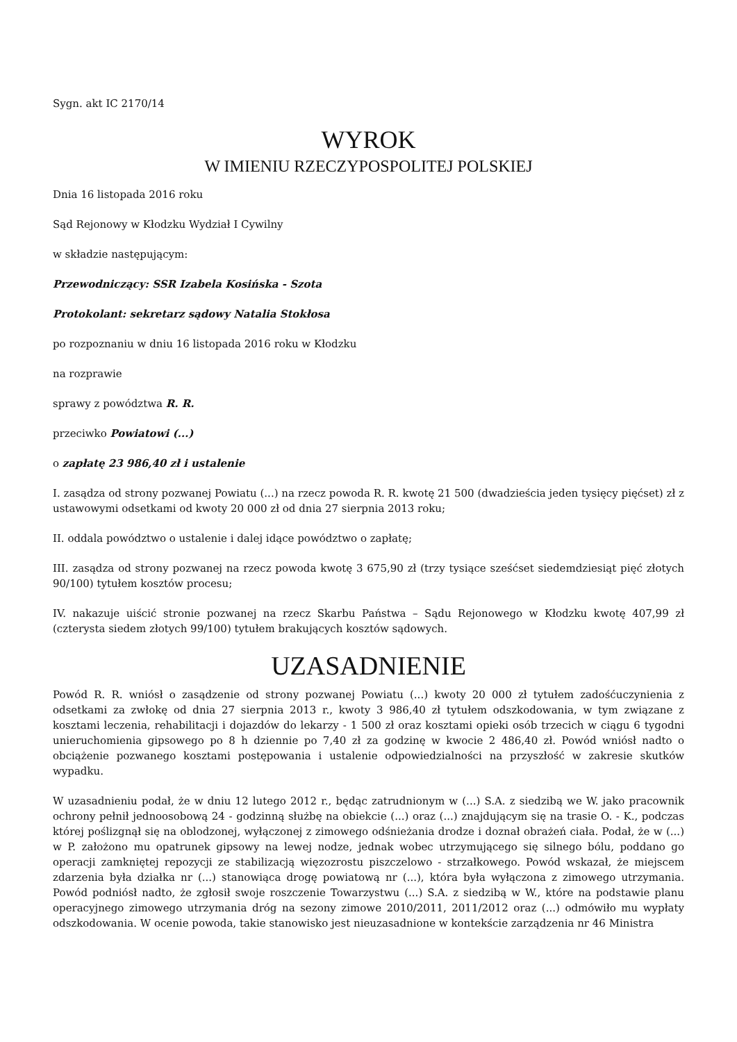Sygn. akt IC 2170/14
WYROK
W IMIENIU RZECZYPOSPOLITEJ POLSKIEJ
Dnia 16 listopada 2016 roku
Sąd Rejonowy w Kłodzku Wydział I Cywilny
w składzie następującym:
Przewodniczący: SSR Izabela Kosińska - Szota
Protokolant: sekretarz sądowy Natalia Stokłosa
po rozpoznaniu w dniu 16 listopada 2016 roku w Kłodzku
na rozprawie
sprawy z powództwa R. R.
przeciwko Powiatowi (...)
o zapłatę 23 986,40 zł i ustalenie
I. zasądza od strony pozwanej Powiatu (...) na rzecz powoda R. R. kwotę 21 500 (dwadzieścia jeden tysięcy pięćset) zł z ustawowymi odsetkami od kwoty 20 000 zł od dnia 27 sierpnia 2013 roku;
II. oddala powództwo o ustalenie i dalej idące powództwo o zapłatę;
III. zasądza od strony pozwanej na rzecz powoda kwotę 3 675,90 zł (trzy tysiące sześćset siedemdziesiąt pięć złotych 90/100) tytułem kosztów procesu;
IV. nakazuje uiścić stronie pozwanej na rzecz Skarbu Państwa – Sądu Rejonowego w Kłodzku kwotę 407,99 zł (czterysta siedem złotych 99/100) tytułem brakujących kosztów sądowych.
UZASADNIENIE
Powód R. R. wniósł o zasądzenie od strony pozwanej Powiatu (...) kwoty 20 000 zł tytułem zadośćuczynienia z odsetkami za zwłokę od dnia 27 sierpnia 2013 r., kwoty 3 986,40 zł tytułem odszkodowania, w tym związane z kosztami leczenia, rehabilitacji i dojazdów do lekarzy - 1 500 zł oraz kosztami opieki osób trzecich w ciągu 6 tygodni unieruchomienia gipsowego po 8 h dziennie po 7,40 zł za godzinę w kwocie 2 486,40 zł. Powód wniósł nadto o obciążenie pozwanego kosztami postępowania i ustalenie odpowiedzialności na przyszłość w zakresie skutków wypadku.
W uzasadnieniu podał, że w dniu 12 lutego 2012 r., będąc zatrudnionym w (...) S.A. z siedzibą we W. jako pracownik ochrony pełnił jednoosobową 24 - godzinną służbę na obiekcie (...) oraz (...) znajdującym się na trasie O. - K., podczas której poślizgnął się na oblodzonej, wyłączonej z zimowego odśnieżania drodze i doznał obrażeń ciała. Podał, że w (...) w P. założono mu opatrunek gipsowy na lewej nodze, jednak wobec utrzymującego się silnego bólu, poddano go operacji zamkniętej repozycji ze stabilizacją więzozrostu piszczelowo - strzałkowego. Powód wskazał, że miejscem zdarzenia była działka nr (...) stanowiąca drogę powiatową nr (...), która była wyłączona z zimowego utrzymania. Powód podniósł nadto, że zgłosił swoje roszczenie Towarzystwu (...) S.A. z siedzibą w W., które na podstawie planu operacyjnego zimowego utrzymania dróg na sezony zimowe 2010/2011, 2011/2012 oraz (...) odmówiło mu wypłaty odszkodowania. W ocenie powoda, takie stanowisko jest nieuzasadnione w kontekście zarządzenia nr 46 Ministra